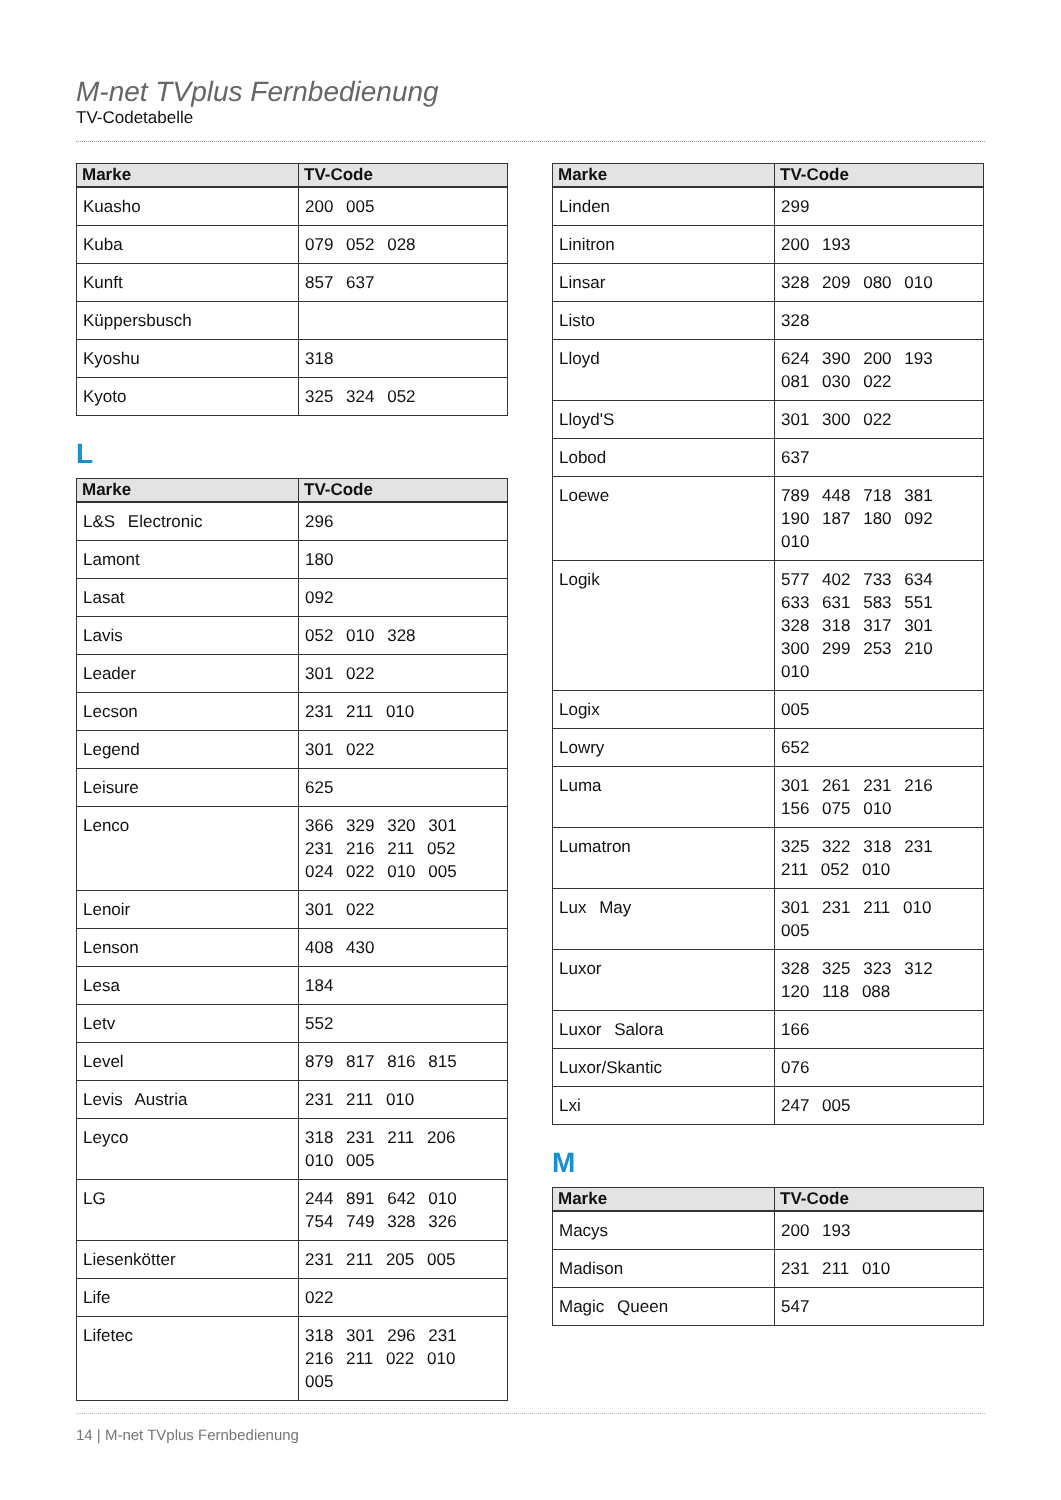M-net TVplus Fernbedienung
TV-Codetabelle
| Marke | TV-Code |
| --- | --- |
| Kuasho | 200 005 |
| Kuba | 079 052 028 |
| Kunft | 857 637 |
| Küppersbusch | |
| Kyoshu | 318 |
| Kyoto | 325 324 052 |
L
| Marke | TV-Code |
| --- | --- |
| L&S Electronic | 296 |
| Lamont | 180 |
| Lasat | 092 |
| Lavis | 052 010 328 |
| Leader | 301 022 |
| Lecson | 231 211 010 |
| Legend | 301 022 |
| Leisure | 625 |
| Lenco | 366 329 320 301 231 216 211 052 024 022 010 005 |
| Lenoir | 301 022 |
| Lenson | 408 430 |
| Lesa | 184 |
| Letv | 552 |
| Level | 879 817 816 815 |
| Levis Austria | 231 211 010 |
| Leyco | 318 231 211 206 010 005 |
| LG | 244 891 642 010 754 749 328 326 |
| Liesenkötter | 231 211 205 005 |
| Life | 022 |
| Lifetec | 318 301 296 231 216 211 022 010 005 |
| Marke | TV-Code |
| --- | --- |
| Linden | 299 |
| Linitron | 200 193 |
| Linsar | 328 209 080 010 |
| Listo | 328 |
| Lloyd | 624 390 200 193 081 030 022 |
| Lloyd'S | 301 300 022 |
| Lobod | 637 |
| Loewe | 789 448 718 381 190 187 180 092 010 |
| Logik | 577 402 733 634 633 631 583 551 328 318 317 301 300 299 253 210 010 |
| Logix | 005 |
| Lowry | 652 |
| Luma | 301 261 231 216 156 075 010 |
| Lumatron | 325 322 318 231 211 052 010 |
| Lux May | 301 231 211 010 005 |
| Luxor | 328 325 323 312 120 118 088 |
| Luxor Salora | 166 |
| Luxor/Skantic | 076 |
| Lxi | 247 005 |
M
| Marke | TV-Code |
| --- | --- |
| Macys | 200 193 |
| Madison | 231 211 010 |
| Magic Queen | 547 |
14 | M-net TVplus Fernbedienung